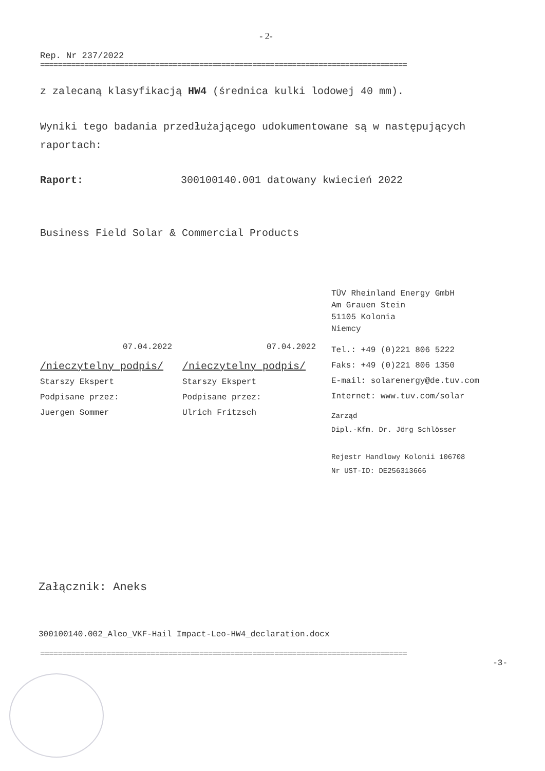- 2-
Rep. Nr 237/2022
===================================================================================
z zalecaną klasyfikacją HW4 (średnica kulki lodowej 40 mm).
Wyniki tego badania przedłużającego udokumentowane są w następujących raportach:
Raport: 300100140.001 datowany kwiecień 2022
Business Field Solar & Commercial Products
07.04.2022
/nieczytelny podpis/
Starszy Ekspert
Podpisane przez:
Juergen Sommer
07.04.2022
/nieczytelny podpis/
Starszy Ekspert
Podpisane przez:
Ulrich Fritzsch
TÜV Rheinland Energy GmbH
Am Grauen Stein
51105 Kolonia
Niemcy
Tel.: +49 (0)221 806 5222
Faks: +49 (0)221 806 1350
E-mail: solarenergy@de.tuv.com
Internet: www.tuv.com/solar
Zarząd
Dipl.-Kfm. Dr. Jörg Schlösser
Rejestr Handlowy Kolonii 106708
Nr UST-ID: DE256313666
Załącznik: Aneks
300100140.002_Aleo_VKF-Hail Impact-Leo-HW4_declaration.docx
===================================================================================
-3-